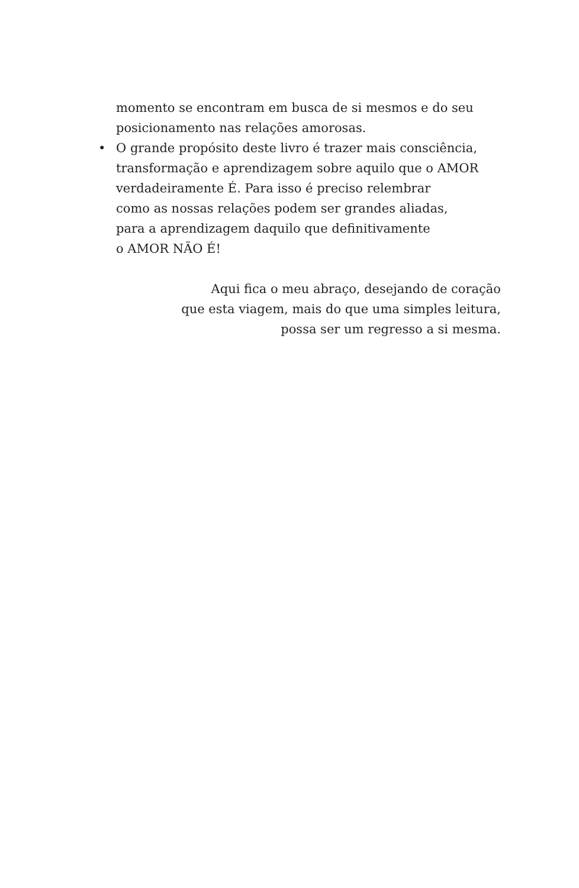momento se encontram em busca de si mesmos e do seu
posicionamento nas relações amorosas.
• O grande propósito deste livro é trazer mais consciência,
transformação e aprendizagem sobre aquilo que o AMOR
verdadeiramente É. Para isso é preciso relembrar
como as nossas relações podem ser grandes aliadas,
para a aprendizagem daquilo que definitivamente
o AMOR NÃO É!
Aqui fica o meu abraço, desejando de coração
que esta viagem, mais do que uma simples leitura,
possa ser um regresso a si mesma.